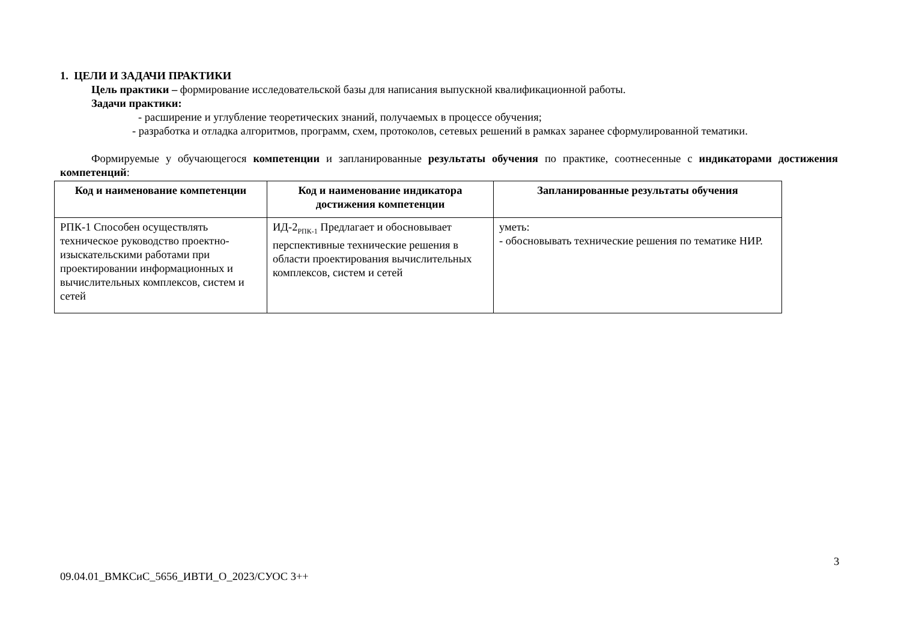1. ЦЕЛИ И ЗАДАЧИ ПРАКТИКИ
Цель практики – формирование исследовательской базы для написания выпускной квалификационной работы.
Задачи практики:
- расширение и углубление теоретических знаний, получаемых в процессе обучения;
- разработка и отладка алгоритмов, программ, схем, протоколов, сетевых решений в рамках заранее сформулированной тематики.
Формируемые у обучающегося компетенции и запланированные результаты обучения по практике, соотнесенные с индикаторами достижения компетенций:
| Код и наименование компетенции | Код и наименование индикатора достижения компетенции | Запланированные результаты обучения |
| --- | --- | --- |
| РПК-1 Способен осуществлять техническое руководство проектно-изыскательскими работами при проектировании информационных и вычислительных комплексов, систем и сетей | ИД-2<sub>РПК-1</sub> Предлагает и обосновывает перспективные технические решения в области проектирования вычислительных комплексов, систем и сетей | уметь: - обосновывать технические решения по тематике НИР. |
3
09.04.01_ВМКСиС_5656_ИВТИ_О_2023/СУОС 3++